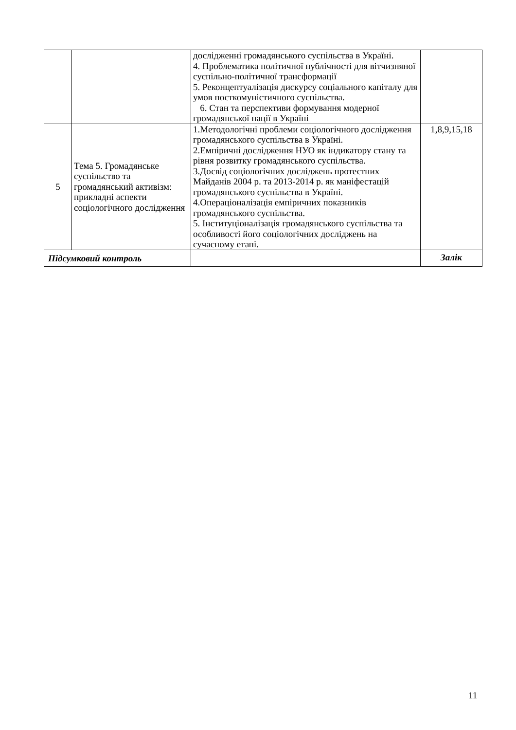| | | дослідженні громадянського суспільства в Україні. 4. Проблематика політичної публічності для вітчизняної суспільно-політичної трансформації 5. Реконцептуалізація дискурсу соціального капіталу для умов посткомуністичного суспільства. 6. Стан та перспективи формування модерної громадянської нації в Україні | |
| 5 | Тема 5. Громадянське суспільство та громадянський активізм: прикладні аспекти соціологічного дослідження | 1.Методологічні проблеми соціологічного дослідження громадянського суспільства в Україні. 2.Емпіричні дослідження НУО як індикатору стану та рівня розвитку громадянського суспільства. 3.Досвід соціологічних досліджень протестних Майданів 2004 р. та 2013-2014 р. як маніфестацій громадянського суспільства в Україні. 4.Операціоналізація емпіричних показників громадянського суспільства. 5. Інституціоналізація громадянського суспільства та особливості його соціологічних досліджень на сучасному етапі. | 1,8,9,15,18 |
| Підсумковий контроль | | | Залік |
11